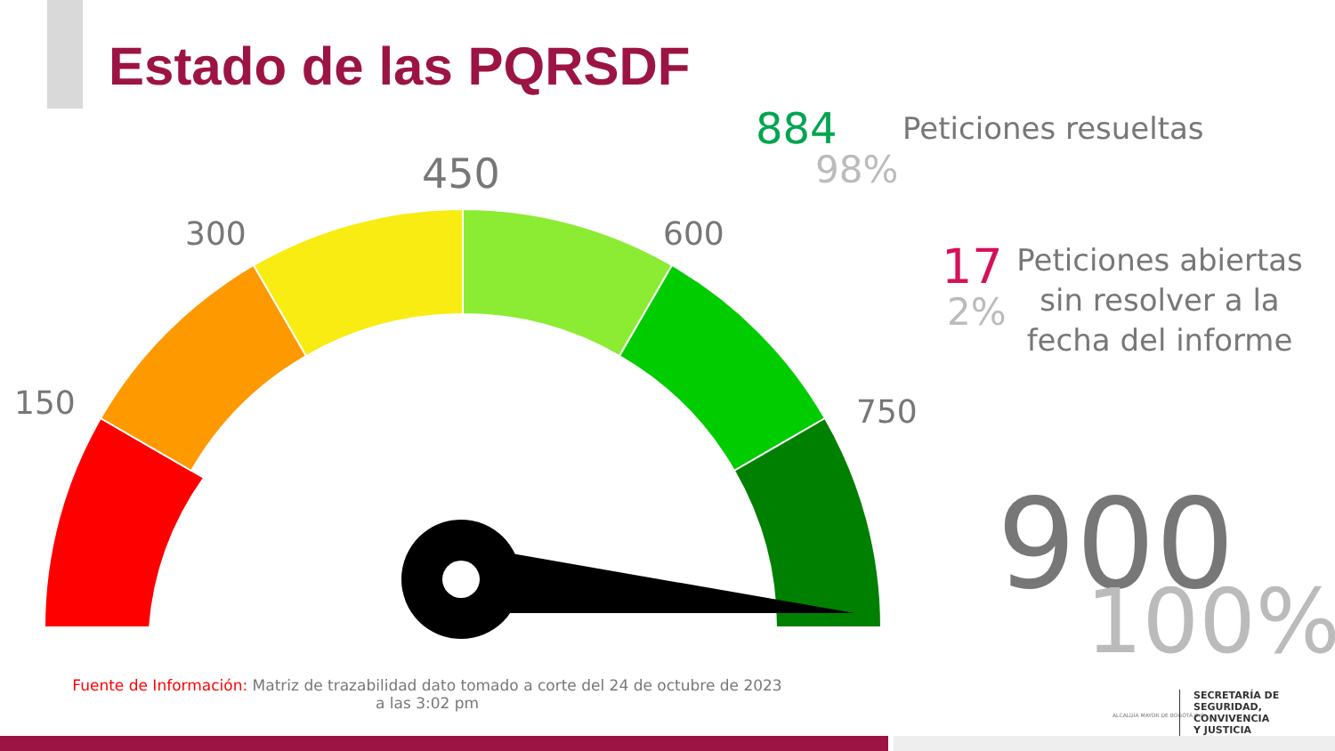Estado de las PQRSDF
450
300 600
150 750
884 Peticiones resueltas
98%
17
2%
Peticiones abiertas sin resolver a la fecha del informe
900
100%
Fuente de Información: Matriz de trazabilidad dato tomado a corte del 24 de octubre de 2023 a las 3:02 pm
ALCALDÍA MAYOR DE BOGOTÁ D.C.
SECRETARÍA DE
SEGURIDAD, CONVIVENCIA
Y JUSTICIA